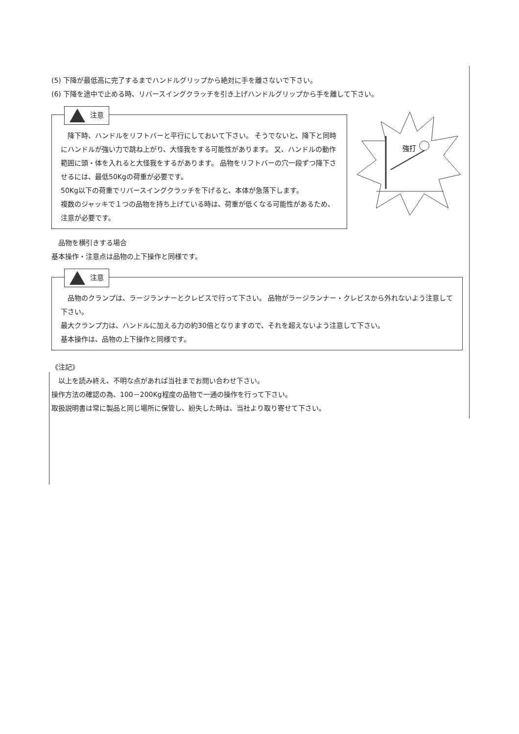(5) 下降が最低高に完了するまでハンドルグリップから絶対に手を離さないで下さい。
(6) 下降を途中で止める時、リバースイングクラッチを引き上げハンドルグリップから手を離して下さい。
注意
　降下時、ハンドルをリフトバーと平行にしておいて下さい。 そうでないと、降下と同時にハンドルが強い力で跳ね上がり、大怪我をする可能性があります。 又、ハンドルの動作範囲に頭・体を入れると大怪我をするがあります。 品物をリフトバーの穴一段ずつ降下させるには、最低50Kgの荷重が必要です。
50Kg以下の荷重でリバースイングクラッチを下げると、本体が急落下します。
複数のジャッキで１つの品物を持ち上げている時は、荷重が低くなる可能性があるため、注意が必要です。
強打
　品物を横引きする場合
基本操作・注意点は品物の上下操作と同様です。
注意
　品物のクランプは、ラージランナーとクレビスで行って下さい。 品物がラージランナー・クレビスから外れないよう注意して下さい。
最大クランプ力は、ハンドルに加える力の約30倍となりますので、それを超えないよう注意して下さい。
基本操作は、品物の上下操作と同様です。
《注記》
　以上を読み終え、不明な点があれば当社までお問い合わせ下さい。
操作方法の確認の為、100－200Kg程度の品物で一通の操作を行って下さい。
取扱説明書は常に製品と同じ場所に保管し、紛失した時は、当社より取り寄せて下さい。